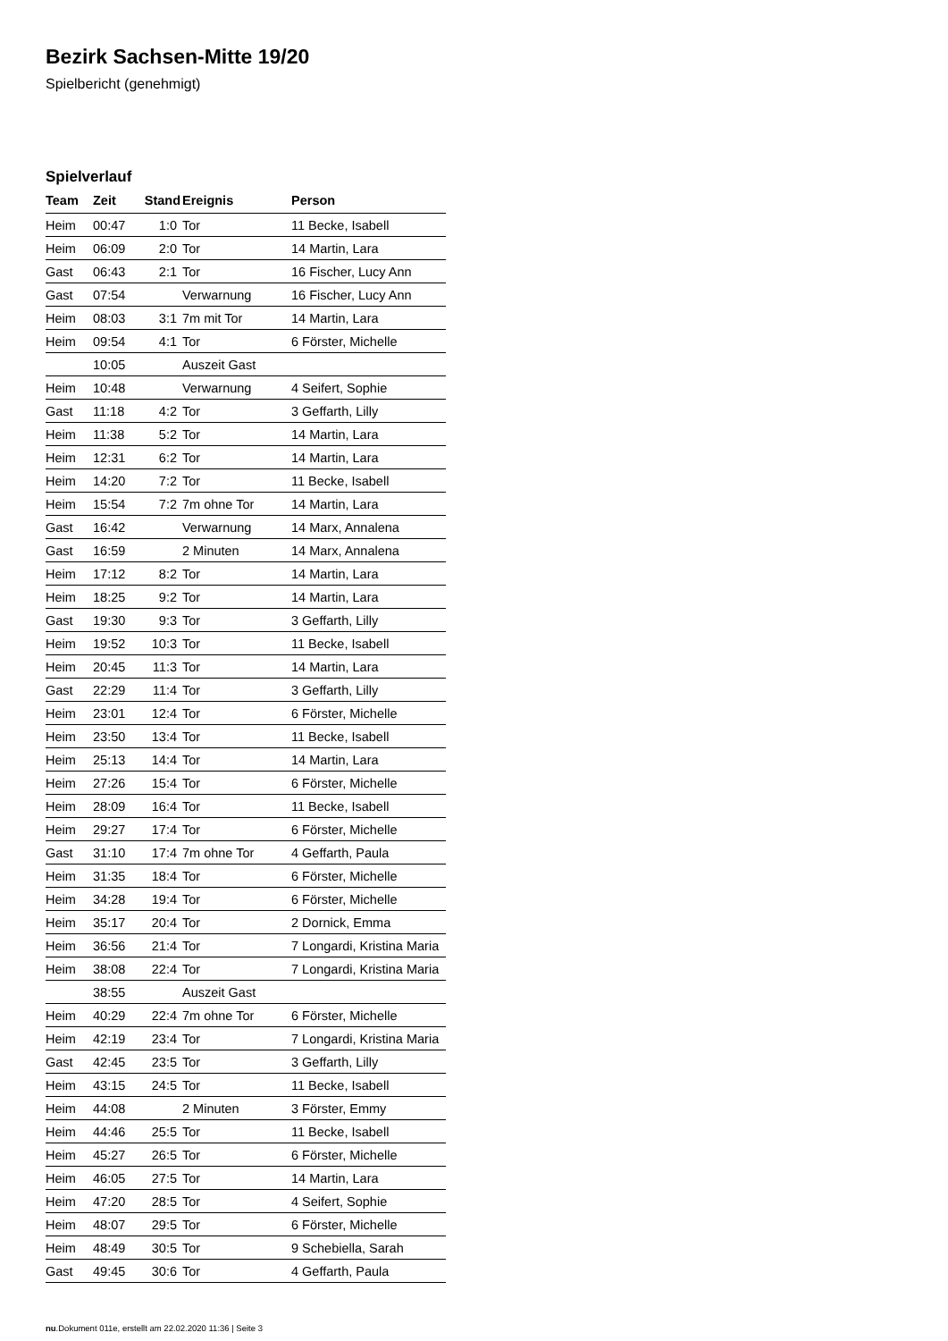Bezirk Sachsen-Mitte 19/20
Spielbericht (genehmigt)
Spielverlauf
| Team | Zeit | Stand | Ereignis | Person |
| --- | --- | --- | --- | --- |
| Heim | 00:47 | 1:0 | Tor | 11 Becke, Isabell |
| Heim | 06:09 | 2:0 | Tor | 14 Martin, Lara |
| Gast | 06:43 | 2:1 | Tor | 16 Fischer, Lucy Ann |
| Gast | 07:54 | | Verwarnung | 16 Fischer, Lucy Ann |
| Heim | 08:03 | 3:1 | 7m mit Tor | 14 Martin, Lara |
| Heim | 09:54 | 4:1 | Tor | 6 Förster, Michelle |
| | 10:05 | | Auszeit Gast | |
| Heim | 10:48 | | Verwarnung | 4 Seifert, Sophie |
| Gast | 11:18 | 4:2 | Tor | 3 Geffarth, Lilly |
| Heim | 11:38 | 5:2 | Tor | 14 Martin, Lara |
| Heim | 12:31 | 6:2 | Tor | 14 Martin, Lara |
| Heim | 14:20 | 7:2 | Tor | 11 Becke, Isabell |
| Heim | 15:54 | 7:2 | 7m ohne Tor | 14 Martin, Lara |
| Gast | 16:42 | | Verwarnung | 14 Marx, Annalena |
| Gast | 16:59 | | 2 Minuten | 14 Marx, Annalena |
| Heim | 17:12 | 8:2 | Tor | 14 Martin, Lara |
| Heim | 18:25 | 9:2 | Tor | 14 Martin, Lara |
| Gast | 19:30 | 9:3 | Tor | 3 Geffarth, Lilly |
| Heim | 19:52 | 10:3 | Tor | 11 Becke, Isabell |
| Heim | 20:45 | 11:3 | Tor | 14 Martin, Lara |
| Gast | 22:29 | 11:4 | Tor | 3 Geffarth, Lilly |
| Heim | 23:01 | 12:4 | Tor | 6 Förster, Michelle |
| Heim | 23:50 | 13:4 | Tor | 11 Becke, Isabell |
| Heim | 25:13 | 14:4 | Tor | 14 Martin, Lara |
| Heim | 27:26 | 15:4 | Tor | 6 Förster, Michelle |
| Heim | 28:09 | 16:4 | Tor | 11 Becke, Isabell |
| Heim | 29:27 | 17:4 | Tor | 6 Förster, Michelle |
| Gast | 31:10 | 17:4 | 7m ohne Tor | 4 Geffarth, Paula |
| Heim | 31:35 | 18:4 | Tor | 6 Förster, Michelle |
| Heim | 34:28 | 19:4 | Tor | 6 Förster, Michelle |
| Heim | 35:17 | 20:4 | Tor | 2 Dornick, Emma |
| Heim | 36:56 | 21:4 | Tor | 7 Longardi, Kristina Maria |
| Heim | 38:08 | 22:4 | Tor | 7 Longardi, Kristina Maria |
| | 38:55 | | Auszeit Gast | |
| Heim | 40:29 | 22:4 | 7m ohne Tor | 6 Förster, Michelle |
| Heim | 42:19 | 23:4 | Tor | 7 Longardi, Kristina Maria |
| Gast | 42:45 | 23:5 | Tor | 3 Geffarth, Lilly |
| Heim | 43:15 | 24:5 | Tor | 11 Becke, Isabell |
| Heim | 44:08 | | 2 Minuten | 3 Förster, Emmy |
| Heim | 44:46 | 25:5 | Tor | 11 Becke, Isabell |
| Heim | 45:27 | 26:5 | Tor | 6 Förster, Michelle |
| Heim | 46:05 | 27:5 | Tor | 14 Martin, Lara |
| Heim | 47:20 | 28:5 | Tor | 4 Seifert, Sophie |
| Heim | 48:07 | 29:5 | Tor | 6 Förster, Michelle |
| Heim | 48:49 | 30:5 | Tor | 9 Schebiella, Sarah |
| Gast | 49:45 | 30:6 | Tor | 4 Geffarth, Paula |
nu.Dokument 011e, erstellt am 22.02.2020 11:36 | Seite 3